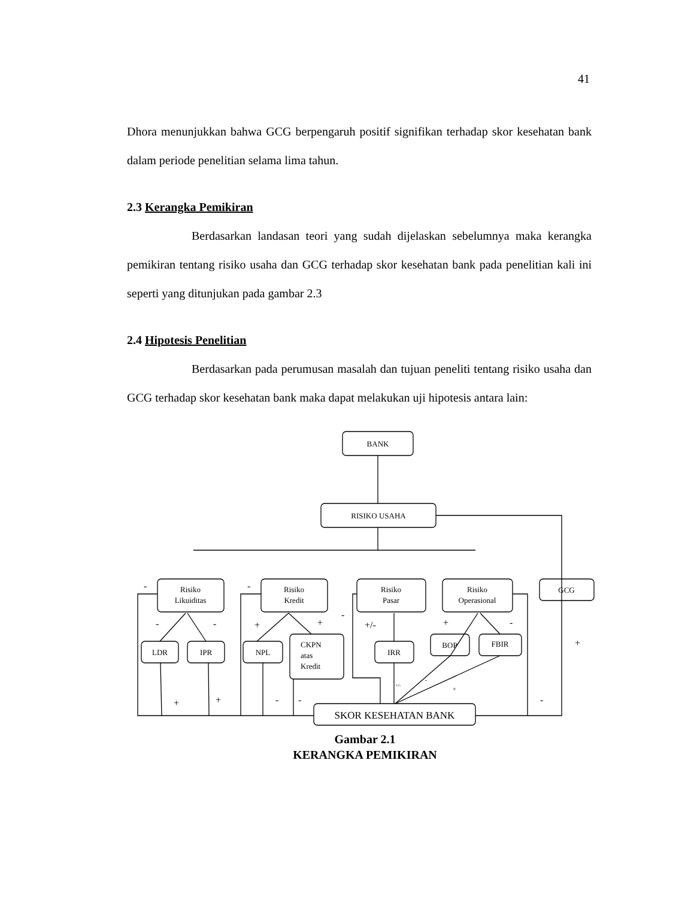41
Dhora menunjukkan bahwa GCG berpengaruh positif signifikan terhadap skor kesehatan bank dalam periode penelitian selama lima tahun.
2.3 Kerangka Pemikiran
Berdasarkan landasan teori yang sudah dijelaskan sebelumnya maka kerangka pemikiran tentang risiko usaha dan GCG terhadap skor kesehatan bank pada penelitian kali ini seperti yang ditunjukan pada gambar 2.3
2.4 Hipotesis Penelitian
Berdasarkan pada perumusan masalah dan tujuan peneliti tentang risiko usaha dan GCG terhadap skor kesehatan bank maka dapat melakukan uji hipotesis antara lain:
BANK
RISIKO USAHA
Risiko
Likuiditas
Risiko
Kredit
Risiko
Pasar
Risiko
Operasional
GCG
LDR
IPR
NPL
CKPN
atas
Kredit
IRR
BOP
FBIR
SKOR KESEHATAN BANK
-
-
-
-
+
+
-
+/-
+
-
+
+
+
-
-
-
-
+/-
+
Gambar 2.1
KERANGKA PEMIKIRAN